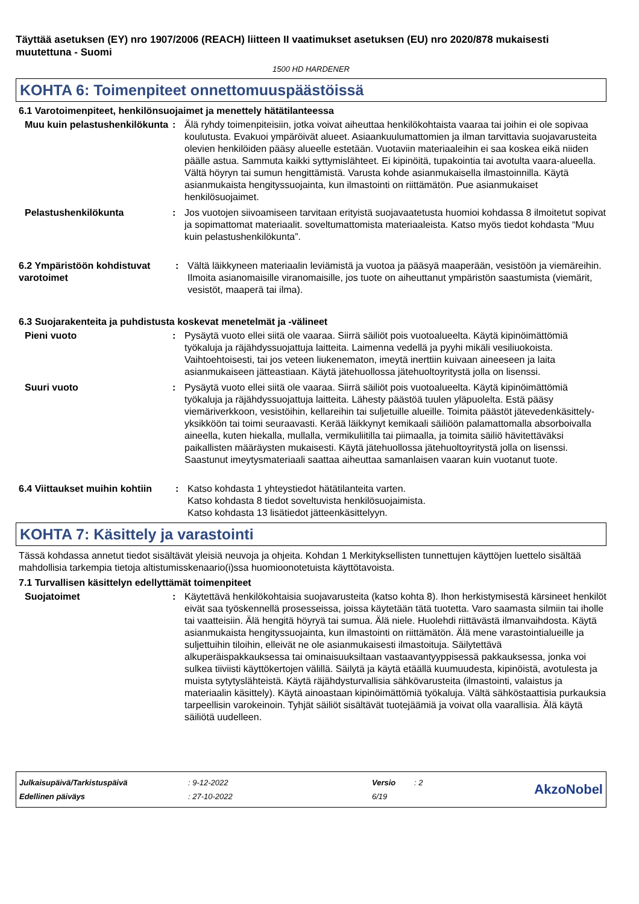Täyttää asetuksen (EY) nro 1907/2006 (REACH) liitteen II vaatimukset asetuksen (EU) nro 2020/878 mukaisesti muutettuna - Suomi
1500 HD HARDENER
KOHTA 6: Toimenpiteet onnettomuuspäästöissä
6.1 Varotoimenpiteet, henkilönsuojaimet ja menettely hätätilanteessa
Muu kuin pelastushenkilökunta
: Älä ryhdy toimenpiteisiin, jotka voivat aiheuttaa henkilökohtaista vaaraa tai joihin ei ole sopivaa koulutusta. Evakuoi ympäröivät alueet. Asiaankuulumattomien ja ilman tarvittavia suojavarusteita olevien henkilöiden pääsy alueelle estetään. Vuotaviin materiaaleihin ei saa koskea eikä niiden päälle astua. Sammuta kaikki syttymislähteet. Ei kipinöitä, tupakointia tai avotulta vaara-alueella. Vältä höyryn tai sumun hengittämistä. Varusta kohde asianmukaisella ilmastoinnilla. Käytä asianmukaista hengityssuojainta, kun ilmastointi on riittämätön. Pue asianmukaiset henkilösuojaimet.
Pelastushenkilökunta : Jos vuotojen siivoamiseen tarvitaan erityistä suojavaatetusta huomioi kohdassa 8 ilmoitetut sopivat ja sopimattomat materiaalit. soveltumattomista materiaaleista. Katso myös tiedot kohdasta “Muu kuin pelastushenkilökunta”.
6.2 Ympäristöön kohdistuvat varotoimet
: Vältä läikkyneen materiaalin leviämistä ja vuotoa ja pääsyä maaperään, vesistöön ja viemäreihin. Ilmoita asianomaisille viranomaisille, jos tuote on aiheuttanut ympäristön saastumista (viemärit, vesistöt, maaperä tai ilma).
6.3 Suojarakenteita ja puhdistusta koskevat menetelmät ja -välineet
Pieni vuoto : Pysäytä vuoto ellei siitä ole vaaraa. Siirrä säiliöt pois vuotoalueelta. Käytä kipinöimättömiä työkaluja ja räjähdyssuojattuja laitteita. Laimenna vedellä ja pyyhi mikäli vesiliuokoista. Vaihtoehtoisesti, tai jos veteen liukenematon, imeytä inerttiin kuivaan aineeseen ja laita asianmukaiseen jätteastiaan. Käytä jätehuollossa jätehuoltoyritystä jolla on lisenssi.
Suuri vuoto : Pysäytä vuoto ellei siitä ole vaaraa. Siirrä säiliöt pois vuotoalueelta. Käytä kipinöimättömiä työkaluja ja räjähdyssuojattuja laitteita. Lähesty päästöä tuulen yläpuolelta. Estä pääsy viemäriverkkoon, vesistöihin, kellareihin tai suljetuille alueille. Toimita päästöt jätevedenkäsittely-yksikköön tai toimi seuraavasti. Kerää läikkynyt kemikaali säiliöön palamattomalla absorboivalla aineella, kuten hiekalla, mullalla, vermikuliitilla tai piimaalla, ja toimita säiliö hävitettäväksi paikallisten määräysten mukaisesti. Käytä jätehuollossa jätehuoltoyritystä jolla on lisenssi. Saastunut imeytysmateriaali saattaa aiheuttaa samanlaisen vaaran kuin vuotanut tuote.
6.4 Viittaukset muihin kohtiin
: Katso kohdasta 1 yhteystiedot hätätilanteita varten.
Katso kohdasta 8 tiedot soveltuvista henkilösuojaimista.
Katso kohdasta 13 lisätiedot jätteenkäsittelyyn.
KOHTA 7: Käsittely ja varastointi
Tässä kohdassa annetut tiedot sisältävät yleisiä neuvoja ja ohjeita. Kohdan 1 Merkityksellisten tunnettujen käyttöjen luettelo sisältää mahdollisia tarkempia tietoja altistumisskenaario(i)ssa huomioonotetuista käyttötavoista.
7.1 Turvallisen käsittelyn edellyttämät toimenpiteet
Suojatoimet : Käytettävä henkilökohtaisia suojavarusteita (katso kohta 8). Ihon herkistymisestä kärsineet henkilöt eivät saa työskennellä prosesseissa, joissa käytetään tätä tuotetta. Varo saamasta silmiin tai iholle tai vaatteisiin. Älä hengitä höyryä tai sumua. Älä niele. Huolehdi riittävästä ilmanvaihdosta. Käytä asianmukaista hengityssuojainta, kun ilmastointi on riittämätön. Älä mene varastointialueille ja suljettuihin tiloihin, elleivät ne ole asianmukaisesti ilmastoituja. Säilytettävä alkuperäispakkauksessa tai ominaisuuksiltaan vastaavantyyppisessä pakkauksessa, jonka voi sulkea tiiviisti käyttökertojen välillä. Säilytä ja käytä etäällä kuumuudesta, kipinöistä, avotulesta ja muista sytytyslähteistä. Käytä räjähdysturvallisia sähkövarusteita (ilmastointi, valaistus ja materiaalin käsittely). Käytä ainoastaan kipinöimättömiä työkaluja. Vältä sähköstaattisia purkauksia tarpeellisin varokeinoin. Tyhjät säiliöt sisältävät tuotejäämiä ja voivat olla vaarallisia. Älä käytä säiliötä uudelleen.
| Julkaisupäivä/Tarkistuspäivä | : 9-12-2022 | Versio | : 2 |
| Edellinen päiväys | : 27-10-2022 | 6/19 | |
AkzoNobel